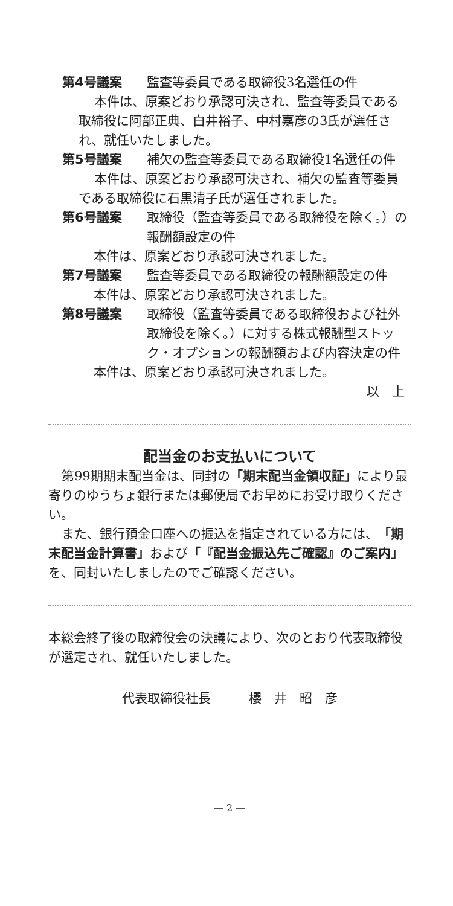第4号議案 監査等委員である取締役3名選任の件
本件は、原案どおり承認可決され、監査等委員である取締役に阿部正典、白井裕子、中村嘉彦の3氏が選任され、就任いたしました。
第5号議案 補欠の監査等委員である取締役1名選任の件
本件は、原案どおり承認可決され、補欠の監査等委員である取締役に石黒清子氏が選任されました。
第6号議案 取締役（監査等委員である取締役を除く。）の報酬額設定の件
本件は、原案どおり承認可決されました。
第7号議案 監査等委員である取締役の報酬額設定の件
本件は、原案どおり承認可決されました。
第8号議案 取締役（監査等委員である取締役および社外取締役を除く。）に対する株式報酬型ストック・オプションの報酬額および内容決定の件
本件は、原案どおり承認可決されました。
以　上
配当金のお支払いについて
第99期期末配当金は、同封の「期末配当金領収証」により最寄りのゆうちょ銀行または郵便局でお早めにお受け取りください。
また、銀行預金口座への振込を指定されている方には、「期末配当金計算書」および「『配当金振込先ご確認』のご案内」を、同封いたしましたのでご確認ください。
本総会終了後の取締役会の決議により、次のとおり代表取締役が選定され、就任いたしました。
代表取締役社長　　　櫻　井　昭　彦
— 2 —